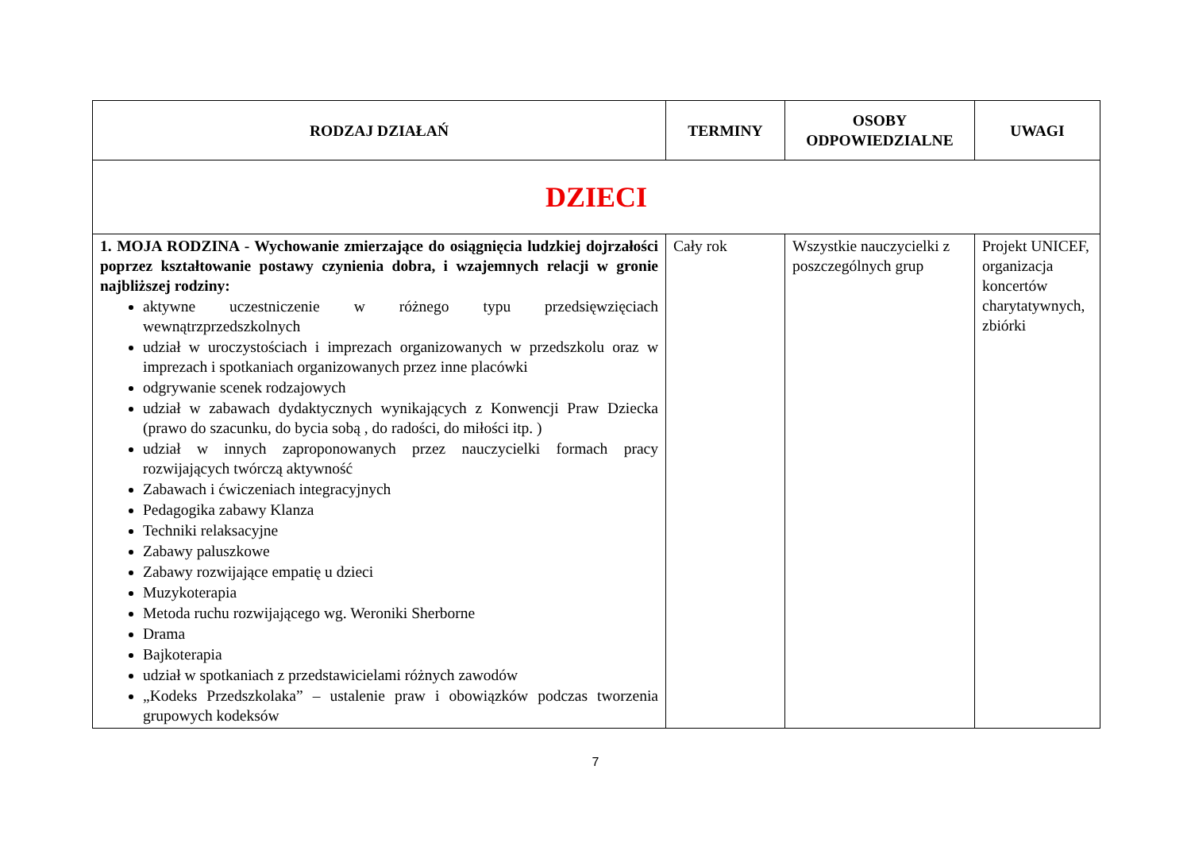| RODZAJ DZIAŁAŃ | TERMINY | OSOBY ODPOWIEDZIALNE | UWAGI |
| --- | --- | --- | --- |
| DZIECI | | | |
| 1. MOJA RODZINA - Wychowanie zmierzające do osiągnięcia ludzkiej dojrzałości poprzez kształtowanie postawy czynienia dobra, i wzajemnych relacji w gronie najbliższej rodziny: aktywne uczestniczenie w różnego typu przedsięwzięciach wewnątrzprzedszkolnych udział w uroczystościach i imprezach organizowanych w przedszkolu oraz w imprezach i spotkaniach organizowanych przez inne placówki odgrywanie scenek rodzajowych udział w zabawach dydaktycznych wynikających z Konwencji Praw Dziecka (prawo do szacunku, do bycia sobą , do radości, do miłości itp. ) udział w innych zaproponowanych przez nauczycielki formach pracy rozwijających twórczą aktywność Zabawach i ćwiczeniach integracyjnych Pedagogika zabawy Klanza Techniki relaksacyjne Zabawy paluszkowe Zabawy rozwijające empatię u dzieci Muzykoterapia Metoda ruchu rozwijającego wg. Weroniki Sherborne Drama Bajkoterapia udział w spotkaniach z przedstawicielami różnych zawodów „Kodeks Przedszkolaka” – ustalenie praw i obowiązków podczas tworzenia grupowych kodeksów | Cały rok | Wszystkie nauczycielki z poszczególnych grup | Projekt UNICEF, organizacja koncertów charytatywnych, zbiórki |
7